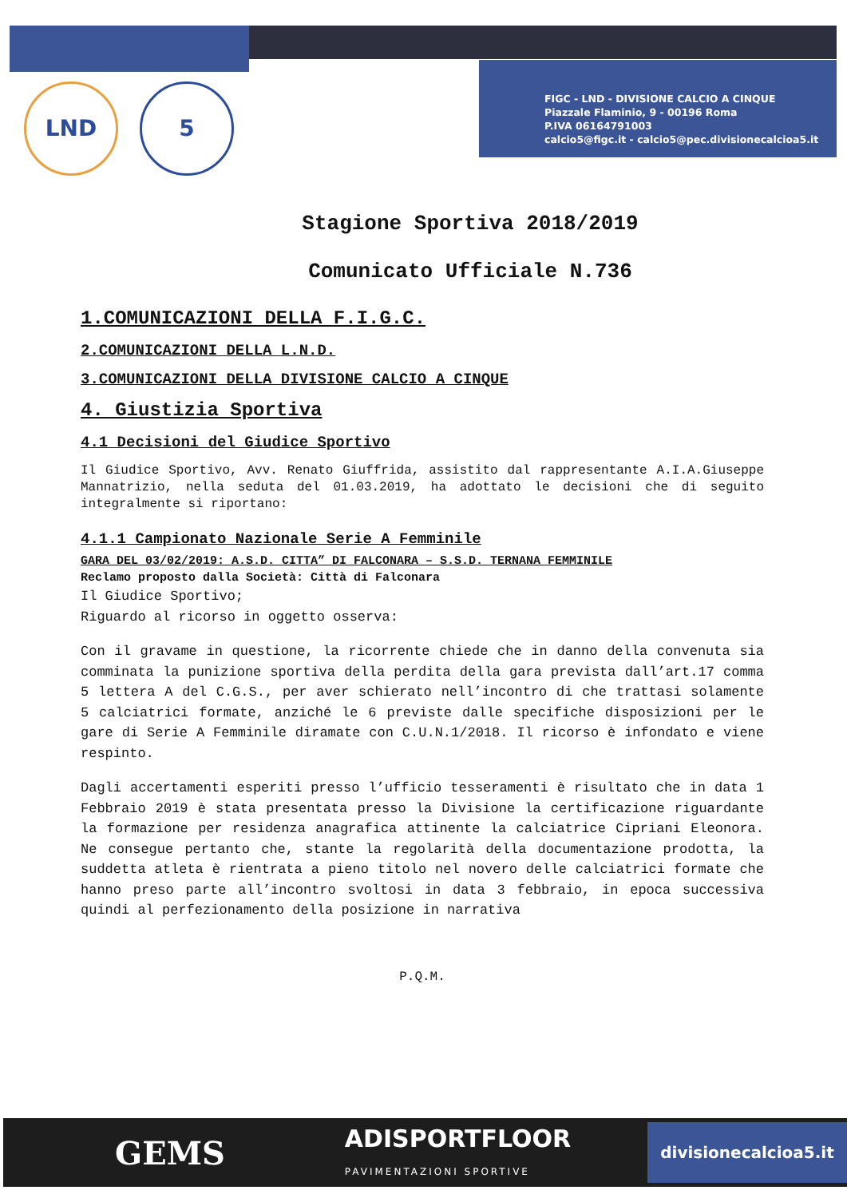FIGC - LND - DIVISIONE CALCIO A CINQUE
Piazzale Flaminio, 9 - 00196 Roma
P.IVA 06164791003
calcio5@figc.it - calcio5@pec.divisionecalcioa5.it
LND 5
Stagione Sportiva 2018/2019
Comunicato Ufficiale N.736
1.COMUNICAZIONI DELLA F.I.G.C.
2.COMUNICAZIONI DELLA L.N.D.
3.COMUNICAZIONI DELLA DIVISIONE CALCIO A CINQUE
4. Giustizia Sportiva
4.1 Decisioni del Giudice Sportivo
Il Giudice Sportivo, Avv. Renato Giuffrida, assistito dal rappresentante A.I.A.Giuseppe Mannatrizio, nella seduta del 01.03.2019, ha adottato le decisioni che di seguito integralmente si riportano:
4.1.1 Campionato Nazionale Serie A Femminile
GARA DEL 03/02/2019: A.S.D. CITTA” DI FALCONARA – S.S.D. TERNANA FEMMINILE
Reclamo proposto dalla Società: Città di Falconara
Il Giudice Sportivo;
Riguardo al ricorso in oggetto osserva:
Con il gravame in questione, la ricorrente chiede che in danno della convenuta sia comminata la punizione sportiva della perdita della gara prevista dall’art.17 comma 5 lettera A del C.G.S., per aver schierato nell’incontro di che trattasi solamente 5 calciatrici formate, anziché le 6 previste dalle specifiche disposizioni per le gare di Serie A Femminile diramate con C.U.N.1/2018. Il ricorso è infondato e viene respinto.
Dagli accertamenti esperiti presso l’ufficio tesseramenti è risultato che in data 1 Febbraio 2019 è stata presentata presso la Divisione la certificazione riguardante la formazione per residenza anagrafica attinente la calciatrice Cipriani Eleonora. Ne consegue pertanto che, stante la regolarità della documentazione prodotta, la suddetta atleta è rientrata a pieno titolo nel novero delle calciatrici formate che hanno preso parte all’incontro svoltosi in data 3 febbraio, in epoca successiva quindi al perfezionamento della posizione in narrativa
P.Q.M.
GEMS ADISPORTFLOOR
PAVIMENTAZIONI SPORTIVE
divisionecalcioa5.it